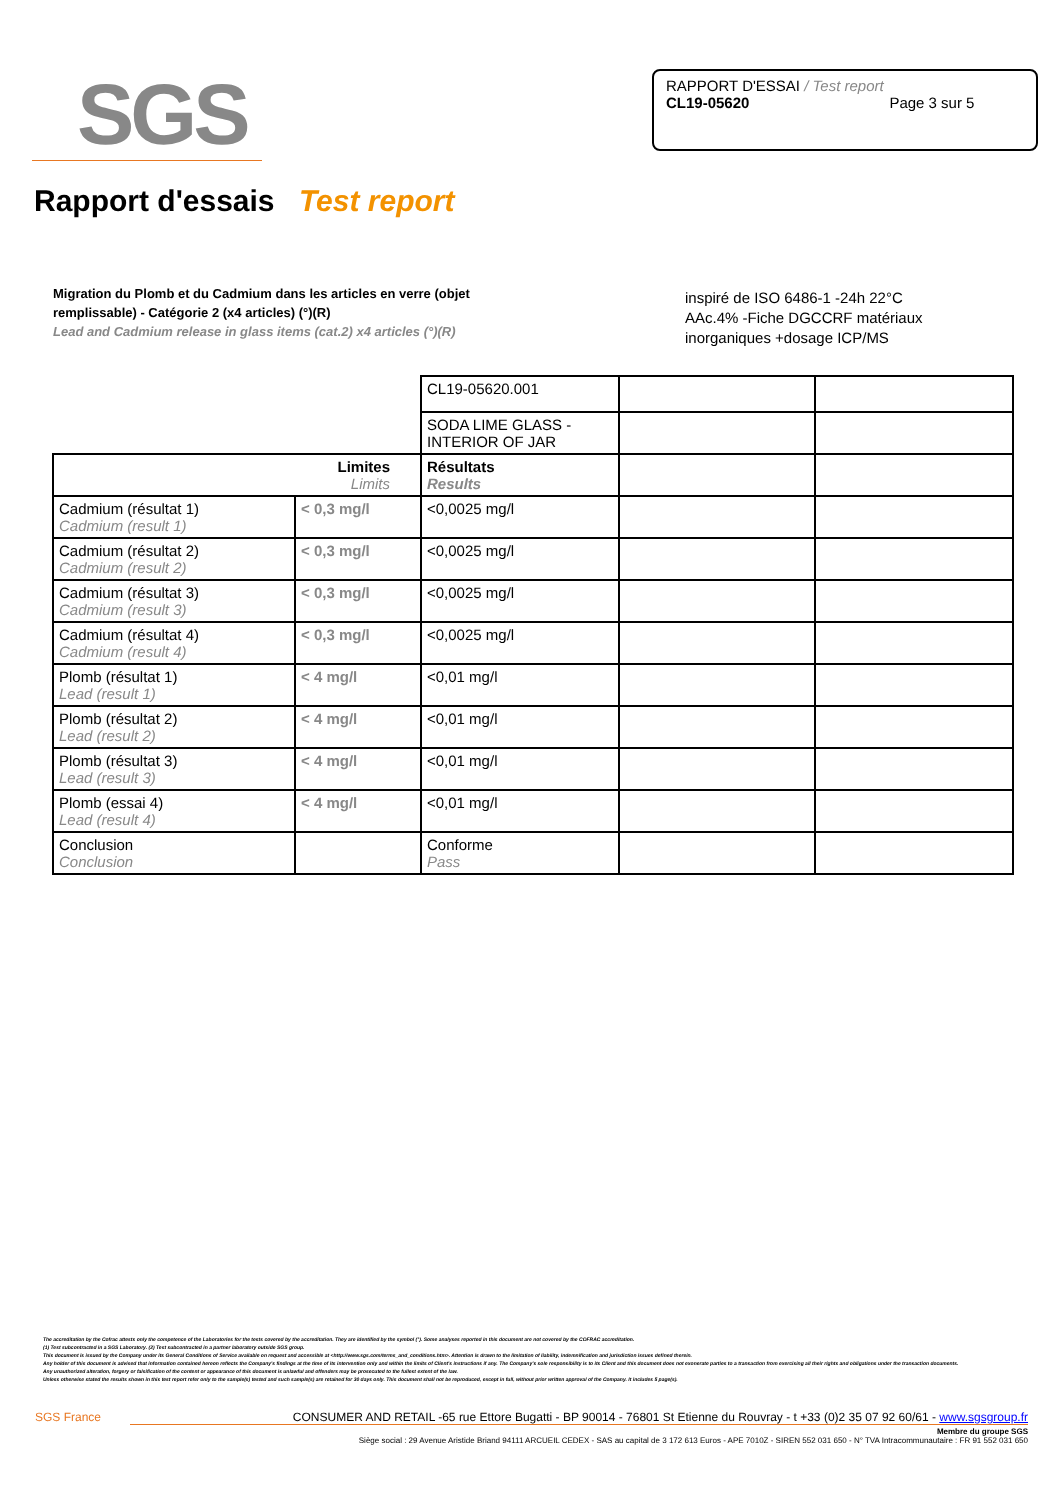SGS
RAPPORT D'ESSAI / Test report
CL19-05620 Page 3 sur 5
Rapport d'essais Test report
Migration du Plomb et du Cadmium dans les articles en verre (objet remplissable) - Catégorie 2 (x4 articles) (°)(R)
Lead and Cadmium release in glass items (cat.2) x4 articles (°)(R)
inspiré de ISO 6486-1 -24h 22°C
AAc.4% -Fiche DGCCRF matériaux
inorganiques +dosage ICP/MS
| | | CL19-05620.001 | | |
| | | SODA LIME GLASS - INTERIOR OF JAR | | |
| Limites Limits | | Résultats Results | | |
| Cadmium (résultat 1) Cadmium (result 1) | < 0,3 mg/l | <0,0025 mg/l | | |
| Cadmium (résultat 2) Cadmium (result 2) | < 0,3 mg/l | <0,0025 mg/l | | |
| Cadmium (résultat 3) Cadmium (result 3) | < 0,3 mg/l | <0,0025 mg/l | | |
| Cadmium (résultat 4) Cadmium (result 4) | < 0,3 mg/l | <0,0025 mg/l | | |
| Plomb (résultat 1) Lead (result 1) | < 4 mg/l | <0,01 mg/l | | |
| Plomb (résultat 2) Lead (result 2) | < 4 mg/l | <0,01 mg/l | | |
| Plomb (résultat 3) Lead (result 3) | < 4 mg/l | <0,01 mg/l | | |
| Plomb (essai 4) Lead (result 4) | < 4 mg/l | <0,01 mg/l | | |
| Conclusion Conclusion | | Conforme Pass | | |
The accreditation by the Cofrac attests only the competence of the Laboratories for the tests covered by the accreditation. They are identified by the symbol (°). Some analyses reported in this document are not covered by the COFRAC accreditation.
(1) Test subcontracted in a SGS Laboratory. (2) Test subcontracted in a partner laboratory outside SGS group.
This document is issued by the Company under its General Conditions of Service available on request and accessible at <http://www.sgs.com/terms_and_conditions.htm>. Attention is drawn to the limitation of liability, indemnification and jurisdiction issues defined therein.
Any holder of this document is advised that information contained hereon reflects the Company's findings at the time of its intervention only and within the limits of Client's instructions if any. The Company's sole responsibility is to its Client and this document does not exonerate parties to a transaction from exercising all their rights and obligations under the transaction documents.
Any unauthorized alteration, forgery or falsification of the content or appearance of this document is unlawful and offenders may be prosecuted to the fullest extent of the law.
Unless otherwise stated the results shown in this test report refer only to the sample(s) tested and such sample(s) are retained for 30 days only. This document shall not be reproduced, except in full, without prior written approval of the Company. It includes 5 page(s).
SGS France CONSUMER AND RETAIL -65 rue Ettore Bugatti - BP 90014 - 76801 St Etienne du Rouvray - t +33 (0)2 35 07 92 60/61 - www.sgsgroup.fr
Membre du groupe SGS
Siège social : 29 Avenue Aristide Briand 94111 ARCUEIL CEDEX - SAS au capital de 3 172 613 Euros - APE 7010Z - SIREN 552 031 650 - N° TVA Intracommunautaire : FR 91 552 031 650